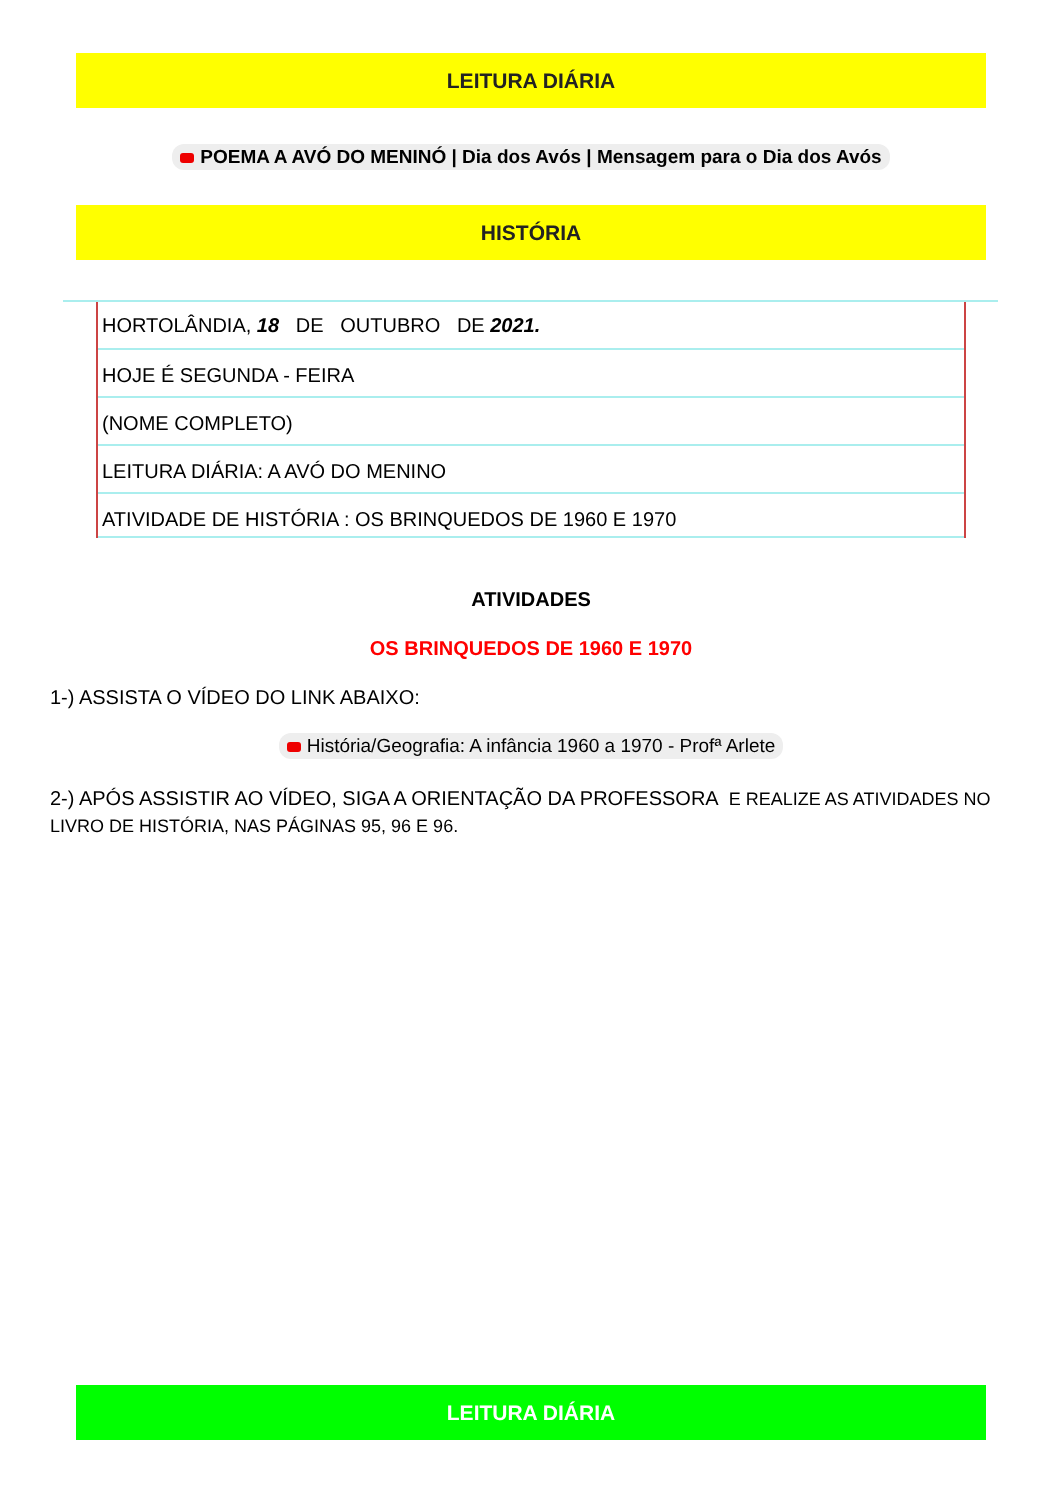LEITURA DIÁRIA
POEMA A AVÓ DO MENINÓ | Dia dos Avós | Mensagem para o Dia dos Avós
HISTÓRIA
HORTOLÂNDIA, 18 DE OUTUBRO DE 2021.
HOJE É SEGUNDA - FEIRA
(NOME COMPLETO)
LEITURA DIÁRIA: A AVÓ DO MENINO
ATIVIDADE DE HISTÓRIA : OS BRINQUEDOS DE 1960 E 1970
ATIVIDADES
OS BRINQUEDOS DE 1960 E 1970
1-) ASSISTA O VÍDEO DO LINK ABAIXO:
História/Geografia: A infância 1960 a 1970 - Profª Arlete
2-) APÓS ASSISTIR AO VÍDEO, SIGA A ORIENTAÇÃO DA PROFESSORA E REALIZE AS ATIVIDADES NO LIVRO DE HISTÓRIA, NAS PÁGINAS 95, 96 E 96.
LEITURA DIÁRIA